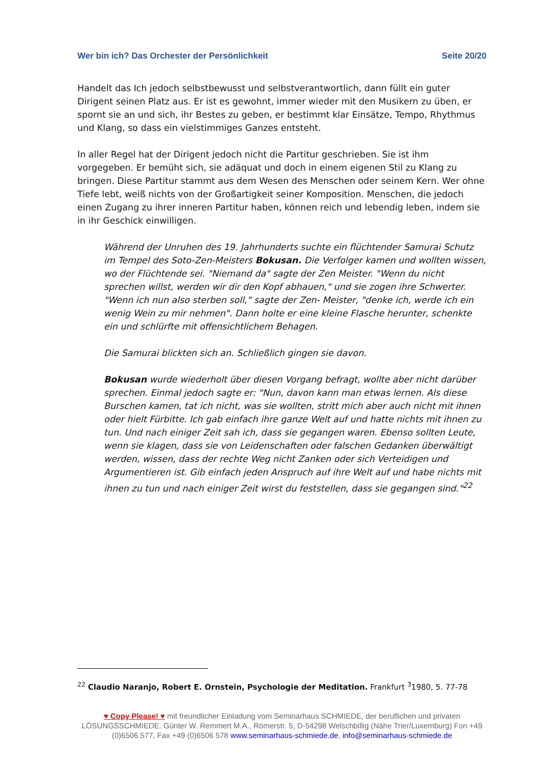Wer bin ich? Das Orchester der Persönlichkeit Seite 20/20
Handelt das Ich jedoch selbstbewusst und selbstverantwortlich, dann füllt ein guter Dirigent seinen Platz aus. Er ist es gewohnt, immer wieder mit den Musikern zu üben, er spornt sie an und sich, ihr Bestes zu geben, er bestimmt klar Einsätze, Tempo, Rhythmus und Klang, so dass ein vielstimmiges Ganzes entsteht.
In aller Regel hat der Dirigent jedoch nicht die Partitur geschrieben. Sie ist ihm vorgegeben. Er bemüht sich, sie adäquat und doch in einem eigenen Stil zu Klang zu bringen. Diese Partitur stammt aus dem Wesen des Menschen oder seinem Kern. Wer ohne Tiefe lebt, weiß nichts von der Großartigkeit seiner Komposition. Menschen, die jedoch einen Zugang zu ihrer inneren Partitur haben, können reich und lebendig leben, indem sie in ihr Geschick einwilligen.
Während der Unruhen des 19. Jahrhunderts suchte ein flüchtender Samurai Schutz im Tempel des Soto-Zen-Meisters Bokusan. Die Verfolger kamen und wollten wissen, wo der Flüchtende sei. "Niemand da" sagte der Zen Meister. "Wenn du nicht sprechen willst, werden wir dir den Kopf abhauen," und sie zogen ihre Schwerter. "Wenn ich nun also sterben soll," sagte der Zen- Meister, "denke ich, werde ich ein wenig Wein zu mir nehmen". Dann holte er eine kleine Flasche herunter, schenkte ein und schlürfte mit offensichtlichem Behagen.
Die Samurai blickten sich an. Schließlich gingen sie davon.
Bokusan wurde wiederholt über diesen Vorgang befragt, wollte aber nicht darüber sprechen. Einmal jedoch sagte er: "Nun, davon kann man etwas lernen. Als diese Burschen kamen, tat ich nicht, was sie wollten, stritt mich aber auch nicht mit ihnen oder hielt Fürbitte. Ich gab einfach ihre ganze Welt auf und hatte nichts mit ihnen zu tun. Und nach einiger Zeit sah ich, dass sie gegangen waren. Ebenso sollten Leute, wenn sie klagen, dass sie von Leidenschaften oder falschen Gedanken überwältigt werden, wissen, dass der rechte Weg nicht Zanken oder sich Verteidigen und Argumentieren ist. Gib einfach jeden Anspruch auf ihre Welt auf und habe nichts mit ihnen zu tun und nach einiger Zeit wirst du feststellen, dass sie gegangen sind."<sup>22</sup>
<sup>22</sup> Claudio Naranjo, Robert E. Ornstein, Psychologie der Meditation. Frankfurt <sup>3</sup>1980, 5. 77-78
♥ Copy Please! ♥ mit freundlicher Einladung vom Seminarhaus SCHMIEDE, der beruflichen und privaten LÖSUNGSSCHMIEDE. Günter W. Remmert M.A., Römerstr. 5, D-54298 Welschbillig (Nähe Trier/Luxemburg) Fon +49 (0)6506 577, Fax +49 (0)6506 578 www.seminarhaus-schmiede.de, info@seminarhaus-schmiede.de